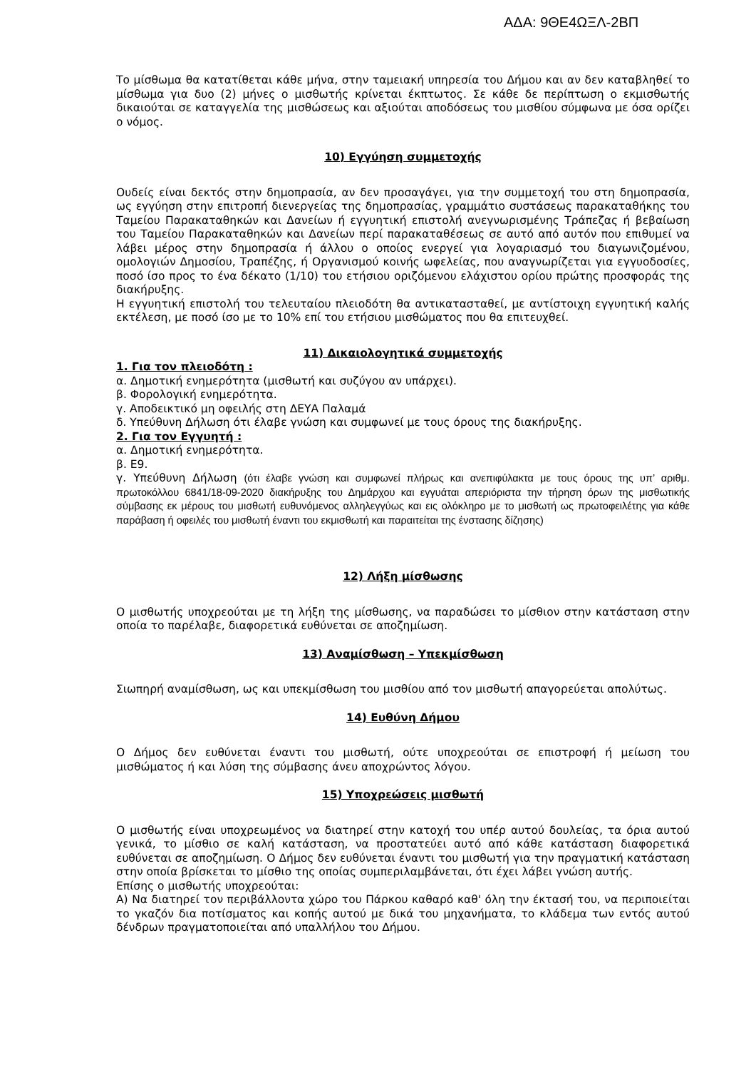ΑΔΑ: 9ΘΕ4ΩΞΛ-2ΒΠ
Το μίσθωμα θα κατατίθεται κάθε μήνα, στην ταμειακή υπηρεσία του Δήμου και αν δεν καταβληθεί το μίσθωμα για δυο (2) μήνες ο μισθωτής κρίνεται έκπτωτος. Σε κάθε δε περίπτωση ο εκμισθωτής δικαιούται σε καταγγελία της μισθώσεως και αξιούται αποδόσεως του μισθίου σύμφωνα με όσα ορίζει ο νόμος.
10) Εγγύηση συμμετοχής
Ουδείς είναι δεκτός στην δημοπρασία, αν δεν προσαγάγει, για την συμμετοχή του στη δημοπρασία, ως εγγύηση στην επιτροπή διενεργείας της δημοπρασίας, γραμμάτιο συστάσεως παρακαταθήκης του Ταμείου Παρακαταθηκών και Δανείων ή εγγυητική επιστολή ανεγνωρισμένης Τράπεζας ή βεβαίωση του Ταμείου Παρακαταθηκών και Δανείων περί παρακαταθέσεως σε αυτό από αυτόν που επιθυμεί να λάβει μέρος στην δημοπρασία ή άλλου ο οποίος ενεργεί για λογαριασμό του διαγωνιζομένου, ομολογιών Δημοσίου, Τραπέζης, ή Οργανισμού κοινής ωφελείας, που αναγνωρίζεται για εγγυοδοσίες, ποσό ίσο προς το ένα δέκατο (1/10) του ετήσιου οριζόμενου ελάχιστου ορίου πρώτης προσφοράς της διακήρυξης.
Η εγγυητική επιστολή του τελευταίου πλειοδότη θα αντικατασταθεί, με αντίστοιχη εγγυητική καλής εκτέλεση, με ποσό ίσο με το 10% επί του ετήσιου μισθώματος που θα επιτευχθεί.
11) Δικαιολογητικά συμμετοχής
1. Για τον πλειοδότη :
α. Δημοτική ενημερότητα (μισθωτή και συζύγου αν υπάρχει).
β. Φορολογική ενημερότητα.
γ. Αποδεικτικό μη οφειλής στη ΔΕΥΑ Παλαμά
δ. Υπεύθυνη Δήλωση ότι έλαβε γνώση και συμφωνεί με τους όρους της διακήρυξης.
2. Για τον Εγγυητή :
α. Δημοτική ενημερότητα.
β. Ε9.
γ. Υπεύθυνη Δήλωση (ότι έλαβε γνώση και συμφωνεί πλήρως και ανεπιφύλακτα με τους όρους της υπ’ αριθμ. πρωτοκόλλου 6841/18-09-2020 διακήρυξης του Δημάρχου και εγγυάται απεριόριστα την τήρηση όρων της μισθωτικής σύμβασης εκ μέρους του μισθωτή ευθυνόμενος αλληλεγγύως και εις ολόκληρο με το μισθωτή ως πρωτοφειλέτης για κάθε παράβαση ή οφειλές του μισθωτή έναντι του εκμισθωτή και παραιτείται της ένστασης δίζησης)
12) Λήξη μίσθωσης
Ο μισθωτής υποχρεούται με τη λήξη της μίσθωσης, να παραδώσει το μίσθιον στην κατάσταση στην οποία το παρέλαβε, διαφορετικά ευθύνεται σε αποζημίωση.
13) Αναμίσθωση – Υπεκμίσθωση
Σιωπηρή αναμίσθωση, ως και υπεκμίσθωση του μισθίου από τον μισθωτή απαγορεύεται απολύτως.
14) Ευθύνη Δήμου
Ο Δήμος δεν ευθύνεται έναντι του μισθωτή, ούτε υποχρεούται σε επιστροφή ή μείωση του μισθώματος ή και λύση της σύμβασης άνευ αποχρώντος λόγου.
15) Υποχρεώσεις μισθωτή
Ο μισθωτής είναι υποχρεωμένος να διατηρεί στην κατοχή του υπέρ αυτού δουλείας, τα όρια αυτού γενικά, το μίσθιο σε καλή κατάσταση, να προστατεύει αυτό από κάθε κατάσταση διαφορετικά ευθύνεται σε αποζημίωση. Ο Δήμος δεν ευθύνεται έναντι του μισθωτή για την πραγματική κατάσταση στην οποία βρίσκεται το μίσθιο της οποίας συμπεριλαμβάνεται, ότι έχει λάβει γνώση αυτής.
Επίσης ο μισθωτής υποχρεούται:
Α) Να διατηρεί τον περιβάλλοντα χώρο του Πάρκου καθαρό καθ' όλη την έκτασή του, να περιποιείται το γκαζόν δια ποτίσματος και κοπής αυτού με δικά του μηχανήματα, το κλάδεμα των εντός αυτού δένδρων πραγματοποιείται από υπαλλήλου του Δήμου.